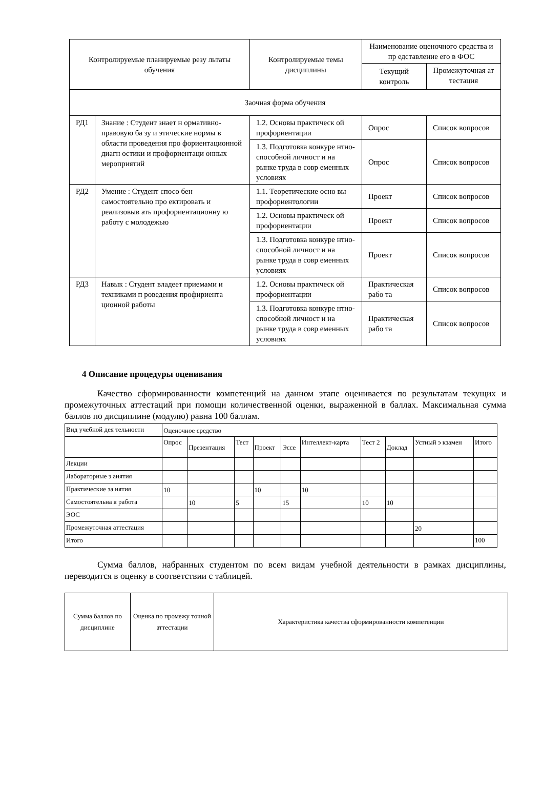| Контролируемые планируемые резу льтаты обучения | | Контролируемые темы дисциплины | Наименование оценочного средства и пр едставление его в ФОС | |
| --- | --- | --- | --- | --- |
| | | | Текущий контроль | Промежуточная ат тестация |
| Заочная форма обучения | | | | |
| РД1 | Знание : Студент знает н ормативно-правовую ба зу и этические нормы в области проведения про фориентационной диагн остики и профориентаци онных мероприятий | 1.2. Основы практическ ой профориентации | Опрос | Список вопросов |
| | | 1.3. Подготовка конкуре нтно-способной личност и на рынке труда в совр еменных условиях | Опрос | Список вопросов |
| РД2 | Умение : Студент спосо бен самостоятельно про ектировать и реализовыв ать профориентационну ю работу с молодежью | 1.1. Теоретические осно вы профориентологии | Проект | Список вопросов |
| | | 1.2. Основы практическ ой профориентации | Проект | Список вопросов |
| | | 1.3. Подготовка конкуре нтно-способной личност и на рынке труда в совр еменных условиях | Проект | Список вопросов |
| РД3 | Навык : Студент владеет приемами и техниками п роведения профириента ционной работы | 1.2. Основы практическ ой профориентации | Практическая рабо та | Список вопросов |
| | | 1.3. Подготовка конкуре нтно-способной личност и на рынке труда в совр еменных условиях | Практическая рабо та | Список вопросов |
4 Описание процедуры оценивания
Качество сформированности компетенций на данном этапе оценивается по результатам текущих и промежуточных аттестаций при помощи количественной оценки, выраженной в баллах. Максимальная сумма баллов по дисциплине (модулю) равна 100 баллам.
| Вид учебной дея тельности | Оценочное средство | | | | | | | | | |
| | Опрос | Презентация | Тест | Проект | Эссе | Интеллект-карта | Тест 2 | Доклад | Устный э кзамен | Итого |
| Лекции | | | | | | | | | | |
| Лабораторные з анятия | | | | | | | | | | |
| Практические за нятия | 10 | | | 10 | | 10 | | | | |
| Самостоятельна я работа | | 10 | 5 | | 15 | | 10 | 10 | | |
| ЭОС | | | | | | | | | | |
| Промежуточная аттестация | | | | | | | | | 20 | |
| Итого | | | | | | | | | | 100 |
Сумма баллов, набранных студентом по всем видам учебной деятельности в рамках дисциплины, переводится в оценку в соответствии с таблицей.
| Сумма баллов по дисциплине | Оценка по промежу точной аттестации | Характеристика качества сформированности компетенции |